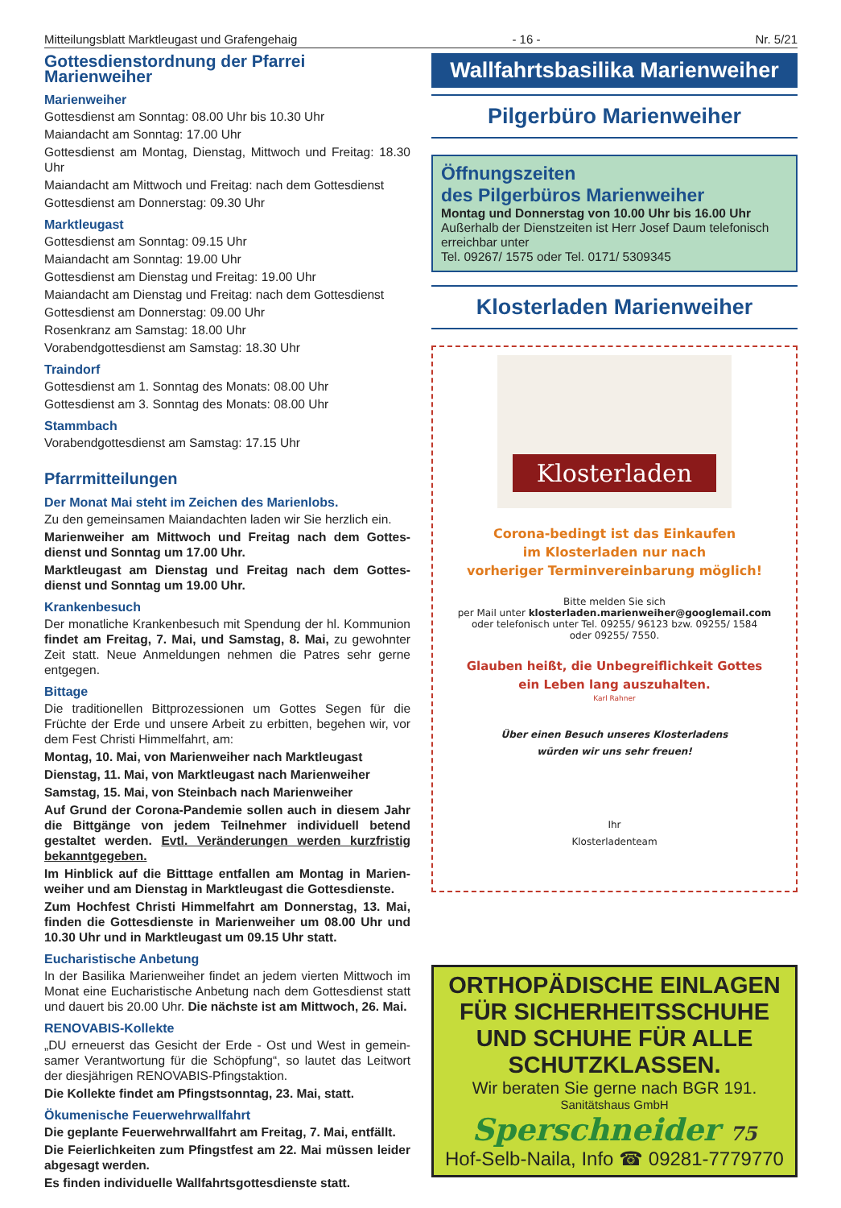Mitteilungsblatt Marktleugast und Grafengehaig - 16 - Nr. 5/21
Gottesdienstordnung der Pfarrei Marienweiher
Marienweiher
Gottesdienst am Sonntag: 08.00 Uhr bis 10.30 Uhr
Maiandacht am Sonntag: 17.00 Uhr
Gottesdienst am Montag, Dienstag, Mittwoch und Freitag: 18.30 Uhr
Maiandacht am Mittwoch und Freitag: nach dem Gottesdienst
Gottesdienst am Donnerstag: 09.30 Uhr
Marktleugast
Gottesdienst am Sonntag: 09.15 Uhr
Maiandacht am Sonntag: 19.00 Uhr
Gottesdienst am Dienstag und Freitag: 19.00 Uhr
Maiandacht am Dienstag und Freitag: nach dem Gottesdienst
Gottesdienst am Donnerstag: 09.00 Uhr
Rosenkranz am Samstag: 18.00 Uhr
Vorabendgottesdienst am Samstag: 18.30 Uhr
Traindorf
Gottesdienst am 1. Sonntag des Monats: 08.00 Uhr
Gottesdienst am 3. Sonntag des Monats: 08.00 Uhr
Stammbach
Vorabendgottesdienst am Samstag: 17.15 Uhr
Pfarrmitteilungen
Der Monat Mai steht im Zeichen des Marienlobs.
Zu den gemeinsamen Maiandachten laden wir Sie herzlich ein.
Marienweiher am Mittwoch und Freitag nach dem Gottes­dienst und Sonntag um 17.00 Uhr.
Marktleugast am Dienstag und Freitag nach dem Gottes­dienst und Sonntag um 19.00 Uhr.
Krankenbesuch
Der monatliche Krankenbesuch mit Spendung der hl. Kommunion findet am Freitag, 7. Mai, und Samstag, 8. Mai, zu gewohnter Zeit statt. Neue Anmeldungen nehmen die Patres sehr gerne entgegen.
Bittage
Die traditionellen Bittprozessionen um Gottes Segen für die Früchte der Erde und unsere Arbeit zu erbitten, begehen wir, vor dem Fest Christi Himmelfahrt, am:
Montag, 10. Mai, von Marienweiher nach Marktleugast
Dienstag, 11. Mai, von Marktleugast nach Marienweiher
Samstag, 15. Mai, von Steinbach nach Marienweiher
Auf Grund der Corona-Pandemie sollen auch in diesem Jahr die Bittgänge von jedem Teilnehmer individuell betend gestaltet werden. Evtl. Veränderungen werden kurzfristig bekanntgegeben.
Im Hinblick auf die Bitttage entfallen am Montag in Marien­weiher und am Dienstag in Marktleugast die Gottesdienste.
Zum Hochfest Christi Himmelfahrt am Donnerstag, 13. Mai, finden die Gottesdienste in Marienweiher um 08.00 Uhr und 10.30 Uhr und in Marktleugast um 09.15 Uhr statt.
Eucharistische Anbetung
In der Basilika Marienweiher findet an jedem vierten Mittwoch im Monat eine Eucharistische Anbetung nach dem Gottes­dienst statt und dauert bis 20.00 Uhr. Die nächste ist am Mitt­woch, 26. Mai.
RENOVABIS-Kollekte
„DU erneuerst das Gesicht der Erde - Ost und West in gemein­samer Verantwortung für die Schöpfung“, so lautet das Leitwort der diesjährigen RENOVABIS-Pfingstaktion.
Die Kollekte findet am Pfingstsonntag, 23. Mai, statt.
Ökumenische Feuerwehrwallfahrt
Die geplante Feuerwehrwallfahrt am Freitag, 7. Mai, entfällt.
Die Feierlichkeiten zum Pfingstfest am 22. Mai müssen lei­der abgesagt werden.
Es finden individuelle Wallfahrtsgottesdienste statt.
Wallfahrtsbasilika Marienweiher
Pilgerbüro Marienweiher
Öffnungszeiten
des Pilgerbüros Marienweiher
Montag und Donnerstag von 10.00 Uhr bis 16.00 Uhr
Außerhalb der Dienstzeiten ist Herr Josef Daum telefonisch erreichbar unter
Tel. 09267/ 1575 oder Tel. 0171/ 5309345
Klosterladen Marienweiher
Klosterladen
Corona-bedingt ist das Einkaufen
im Klosterladen nur nach
vorheriger Terminvereinbarung möglich!
Bitte melden Sie sich
per Mail unter klosterladen.marienweiher@googlemail.com
oder telefonisch unter Tel. 09255/ 96123 bzw. 09255/ 1584
oder 09255/ 7550.
Glauben heißt, die Unbegreiflichkeit Gottes
ein Leben lang auszuhalten.
Karl Rahner
Über einen Besuch unseres Klosterladens
würden wir uns sehr freuen!
Ihr
Klosterladenteam
ORTHOPÄDISCHE EINLAGEN FÜR SICHERHEITSSCHUHE UND SCHUHE FÜR ALLE SCHUTZKLASSEN.
Wir beraten Sie gerne nach BGR 191.
Sanitätshaus GmbH
Sperschneider 75
Hof-Selb-Naila, Info ☎ 09281-7779770